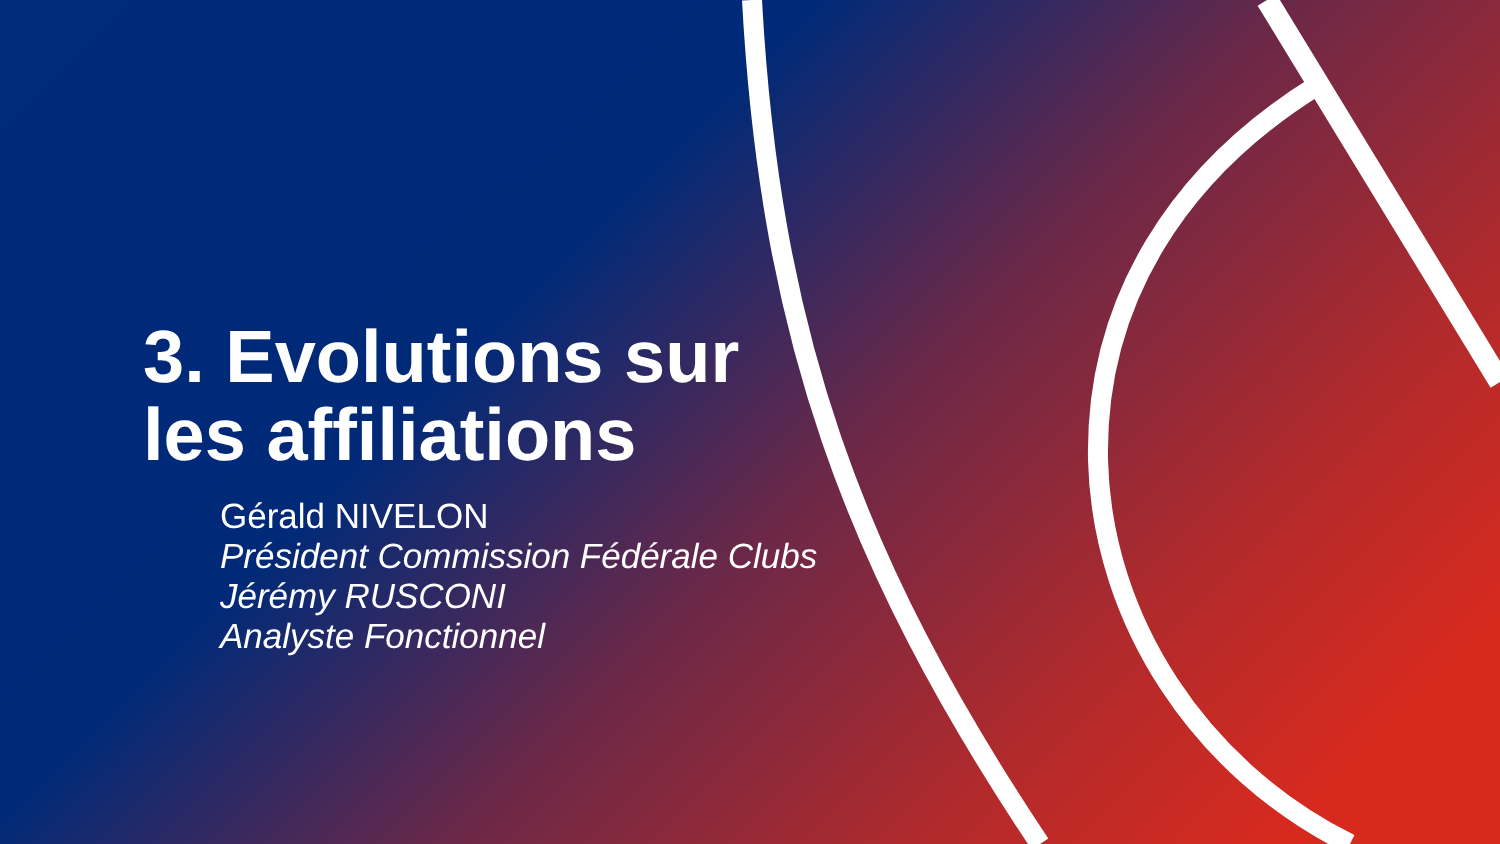3. Evolutions sur
les affiliations
Gérald NIVELON
Président Commission Fédérale Clubs
Jérémy RUSCONI
Analyste Fonctionnel